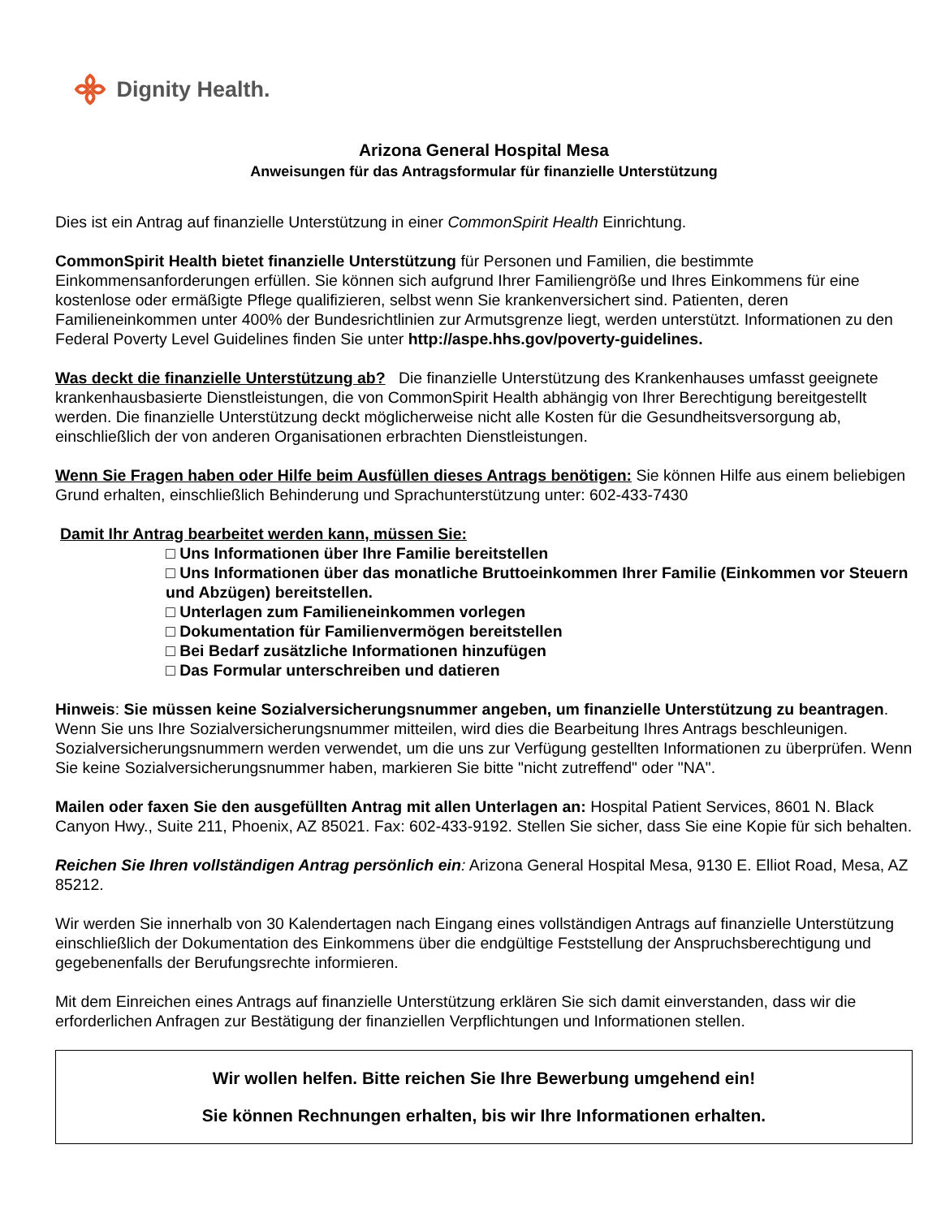Dignity Health.
Arizona General Hospital Mesa
Anweisungen für das Antragsformular für finanzielle Unterstützung
Dies ist ein Antrag auf finanzielle Unterstützung in einer CommonSpirit Health Einrichtung.
CommonSpirit Health bietet finanzielle Unterstützung für Personen und Familien, die bestimmte Einkommensanforderungen erfüllen. Sie können sich aufgrund Ihrer Familiengröße und Ihres Einkommens für eine kostenlose oder ermäßigte Pflege qualifizieren, selbst wenn Sie krankenversichert sind. Patienten, deren Familieneinkommen unter 400% der Bundesrichtlinien zur Armutsgrenze liegt, werden unterstützt. Informationen zu den Federal Poverty Level Guidelines finden Sie unter http://aspe.hhs.gov/poverty-guidelines.
Was deckt die finanzielle Unterstützung ab? Die finanzielle Unterstützung des Krankenhauses umfasst geeignete krankenhausbasierte Dienstleistungen, die von CommonSpirit Health abhängig von Ihrer Berechtigung bereitgestellt werden. Die finanzielle Unterstützung deckt möglicherweise nicht alle Kosten für die Gesundheitsversorgung ab, einschließlich der von anderen Organisationen erbrachten Dienstleistungen.
Wenn Sie Fragen haben oder Hilfe beim Ausfüllen dieses Antrags benötigen: Sie können Hilfe aus einem beliebigen Grund erhalten, einschließlich Behinderung und Sprachunterstützung unter: 602-433-7430
Damit Ihr Antrag bearbeitet werden kann, müssen Sie:
□ Uns Informationen über Ihre Familie bereitstellen
□ Uns Informationen über das monatliche Bruttoeinkommen Ihrer Familie (Einkommen vor Steuern und Abzügen) bereitstellen.
□ Unterlagen zum Familieneinkommen vorlegen
□ Dokumentation für Familienvermögen bereitstellen
□ Bei Bedarf zusätzliche Informationen hinzufügen
□ Das Formular unterschreiben und datieren
Hinweis: Sie müssen keine Sozialversicherungsnummer angeben, um finanzielle Unterstützung zu beantragen. Wenn Sie uns Ihre Sozialversicherungsnummer mitteilen, wird dies die Bearbeitung Ihres Antrags beschleunigen. Sozialversicherungsnummern werden verwendet, um die uns zur Verfügung gestellten Informationen zu überprüfen. Wenn Sie keine Sozialversicherungsnummer haben, markieren Sie bitte "nicht zutreffend" oder "NA".
Mailen oder faxen Sie den ausgefüllten Antrag mit allen Unterlagen an: Hospital Patient Services, 8601 N. Black Canyon Hwy., Suite 211, Phoenix, AZ 85021. Fax: 602-433-9192. Stellen Sie sicher, dass Sie eine Kopie für sich behalten.
Reichen Sie Ihren vollständigen Antrag persönlich ein: Arizona General Hospital Mesa, 9130 E. Elliot Road, Mesa, AZ 85212.
Wir werden Sie innerhalb von 30 Kalendertagen nach Eingang eines vollständigen Antrags auf finanzielle Unterstützung einschließlich der Dokumentation des Einkommens über die endgültige Feststellung der Anspruchsberechtigung und gegebenenfalls der Berufungsrechte informieren.
Mit dem Einreichen eines Antrags auf finanzielle Unterstützung erklären Sie sich damit einverstanden, dass wir die erforderlichen Anfragen zur Bestätigung der finanziellen Verpflichtungen und Informationen stellen.
Wir wollen helfen. Bitte reichen Sie Ihre Bewerbung umgehend ein!
Sie können Rechnungen erhalten, bis wir Ihre Informationen erhalten.